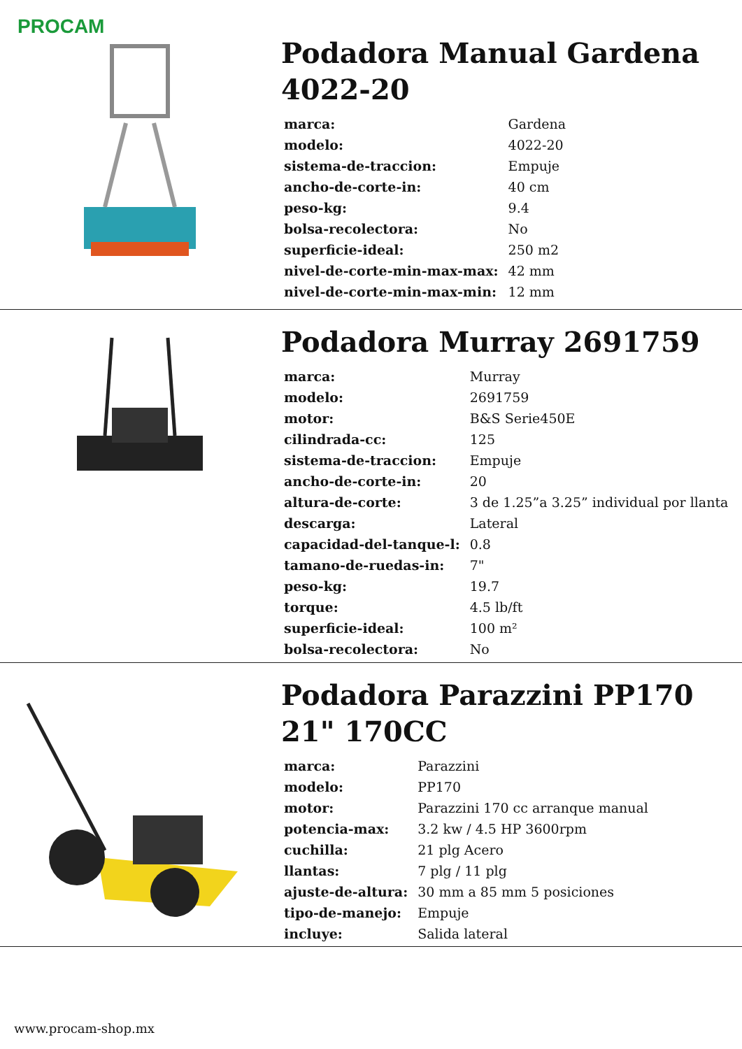PROCAM
Podadora Manual Gardena 4022-20
| marca: | Gardena |
| modelo: | 4022-20 |
| sistema-de-traccion: | Empuje |
| ancho-de-corte-in: | 40 cm |
| peso-kg: | 9.4 |
| bolsa-recolectora: | No |
| superficie-ideal: | 250 m2 |
| nivel-de-corte-min-max-max: | 42 mm |
| nivel-de-corte-min-max-min: | 12 mm |
Podadora Murray 2691759
| marca: | Murray |
| modelo: | 2691759 |
| motor: | B&S Serie450E |
| cilindrada-cc: | 125 |
| sistema-de-traccion: | Empuje |
| ancho-de-corte-in: | 20 |
| altura-de-corte: | 3 de 1.25”a 3.25” individual por llanta |
| descarga: | Lateral |
| capacidad-del-tanque-l: | 0.8 |
| tamano-de-ruedas-in: | 7" |
| peso-kg: | 19.7 |
| torque: | 4.5 lb/ft |
| superficie-ideal: | 100 m² |
| bolsa-recolectora: | No |
Podadora Parazzini PP170 21" 170CC
| marca: | Parazzini |
| modelo: | PP170 |
| motor: | Parazzini 170 cc arranque manual |
| potencia-max: | 3.2 kw / 4.5 HP 3600rpm |
| cuchilla: | 21 plg Acero |
| llantas: | 7 plg / 11 plg |
| ajuste-de-altura: | 30 mm a 85 mm 5 posiciones |
| tipo-de-manejo: | Empuje |
| incluye: | Salida lateral |
www.procam-shop.mx